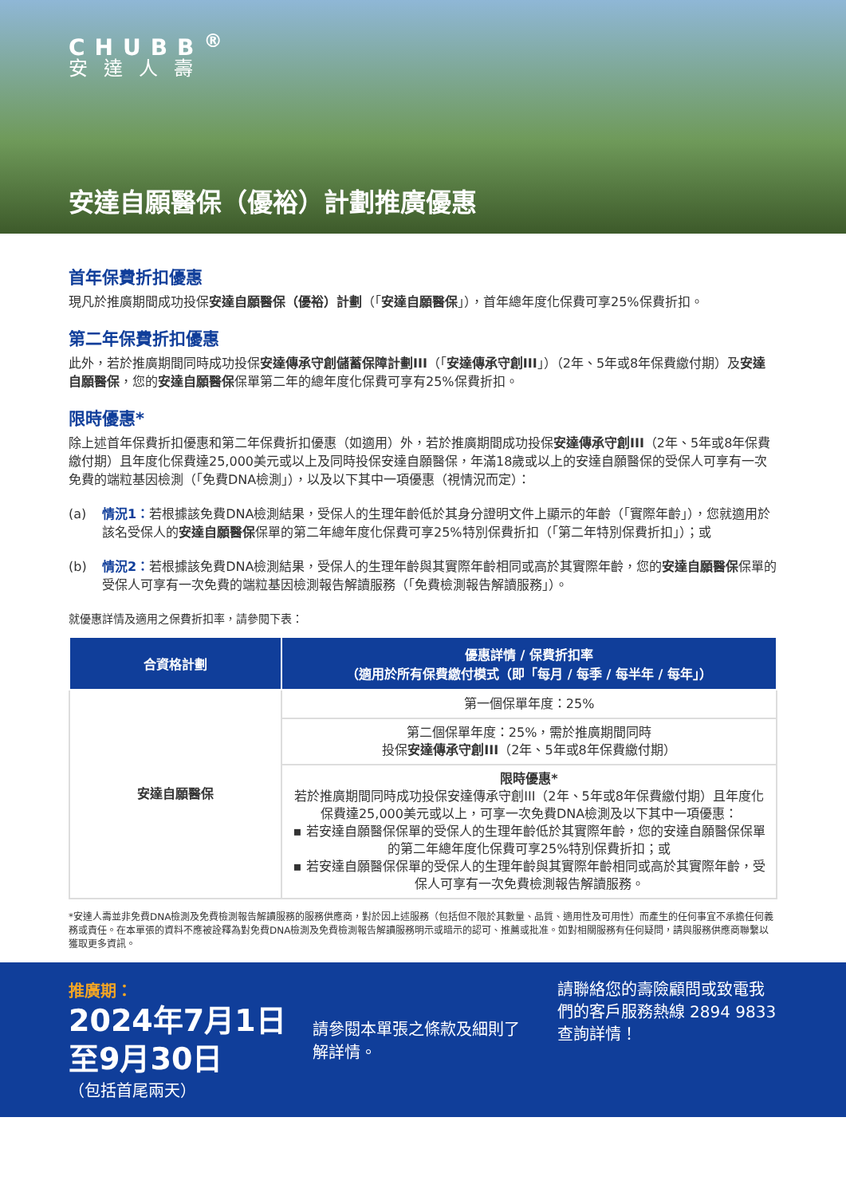CHUBB<sup>®</sup>
安達人壽
安達自願醫保（優裕）計劃推廣優惠
首年保費折扣優惠
現凡於推廣期間成功投保安達自願醫保（優裕）計劃（「安達自願醫保」），首年總年度化保費可享25%保費折扣。
第二年保費折扣優惠
此外，若於推廣期間同時成功投保安達傳承守創儲蓄保障計劃III（「安達傳承守創III」）（2年、5年或8年保費繳付期）及安達自願醫保，您的安達自願醫保保單第二年的總年度化保費可享有25%保費折扣。
限時優惠*
除上述首年保費折扣優惠和第二年保費折扣優惠（如適用）外，若於推廣期間成功投保安達傳承守創III（2年、5年或8年保費繳付期）且年度化保費達25,000美元或以上及同時投保安達自願醫保，年滿18歲或以上的安達自願醫保的受保人可享有一次免費的端粒基因檢測（「免費DNA檢測」），以及以下其中一項優惠（視情況而定）：
(a) 情況1：若根據該免費DNA檢測結果，受保人的生理年齡低於其身分證明文件上顯示的年齡（「實際年齡」），您就適用於該名受保人的安達自願醫保保單的第二年總年度化保費可享25%特別保費折扣（「第二年特別保費折扣」）；或
(b) 情況2：若根據該免費DNA檢測結果，受保人的生理年齡與其實際年齡相同或高於其實際年齡，您的安達自願醫保保單的受保人可享有一次免費的端粒基因檢測報告解讀服務（「免費檢測報告解讀服務」）。
就優惠詳情及適用之保費折扣率，請參閱下表：
| 合資格計劃 | 優惠詳情 / 保費折扣率 （適用於所有保費繳付模式（即「每月 / 每季 / 每半年 / 每年」） |
| --- | --- |
| 安達自願醫保 | 第一個保單年度：25% |
| | 第二個保單年度：25%，需於推廣期間同時 投保 安達傳承守創III （2年、5年或8年保費繳付期） |
| | 限時優惠* 若於推廣期間同時成功投保安達傳承守創III（2年、5年或8年保費繳付期）且年度化保費達25,000美元或以上，可享一次免費DNA檢測及以下其中一項優惠： ▪ 若安達自願醫保保單的受保人的生理年齡低於其實際年齡，您的安達自願醫保保單的第二年總年度化保費可享25%特別保費折扣；或 ▪ 若安達自願醫保保單的受保人的生理年齡與其實際年齡相同或高於其實際年齡，受保人可享有一次免費檢測報告解讀服務。 |
*安達人壽並非免費DNA檢測及免費檢測報告解讀服務的服務供應商，對於因上述服務（包括但不限於其數量、品質、適用性及可用性）而產生的任何事宜不承擔任何義務或責任。在本單張的資料不應被詮釋為對免費DNA檢測及免費檢測報告解讀服務明示或暗示的認可、推薦或批准。如對相關服務有任何疑問，請與服務供應商聯繫以獲取更多資訊。
推廣期：
2024年7月1日
至9月30日
（包括首尾兩天）
請參閱本單張之條款及細則了解詳情。
請聯絡您的壽險顧問或致電我們的客戶服務熱線 2894 9833 查詢詳情！